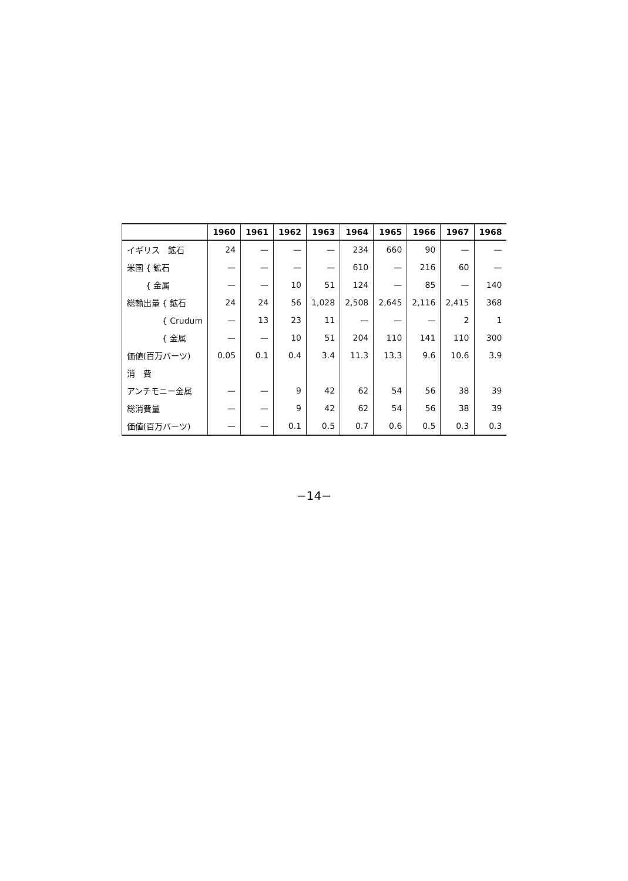| | 1960 | 1961 | 1962 | 1963 | 1964 | 1965 | 1966 | 1967 | 1968 |
| --- | --- | --- | --- | --- | --- | --- | --- | --- | --- |
| イギリス 鉱石 | 24 | — | — | — | 234 | 660 | 90 | — | — |
| 米国 { 鉱石 | — | — | — | — | 610 | — | 216 | 60 | — |
| { 金属 | — | — | 10 | 51 | 124 | — | 85 | — | 140 |
| 総輸出量 { 鉱石 | 24 | 24 | 56 | 1,028 | 2,508 | 2,645 | 2,116 | 2,415 | 368 |
| { Crudum | — | 13 | 23 | 11 | — | — | — | 2 | 1 |
| { 金属 | — | — | 10 | 51 | 204 | 110 | 141 | 110 | 300 |
| 価値(百万バーツ) | 0.05 | 0.1 | 0.4 | 3.4 | 11.3 | 13.3 | 9.6 | 10.6 | 3.9 |
| 消 費 | | | | | | | | | |
| アンチモニー金属 | — | — | 9 | 42 | 62 | 54 | 56 | 38 | 39 |
| 総消費量 | — | — | 9 | 42 | 62 | 54 | 56 | 38 | 39 |
| 価値(百万バーツ) | — | — | 0.1 | 0.5 | 0.7 | 0.6 | 0.5 | 0.3 | 0.3 |
−14−